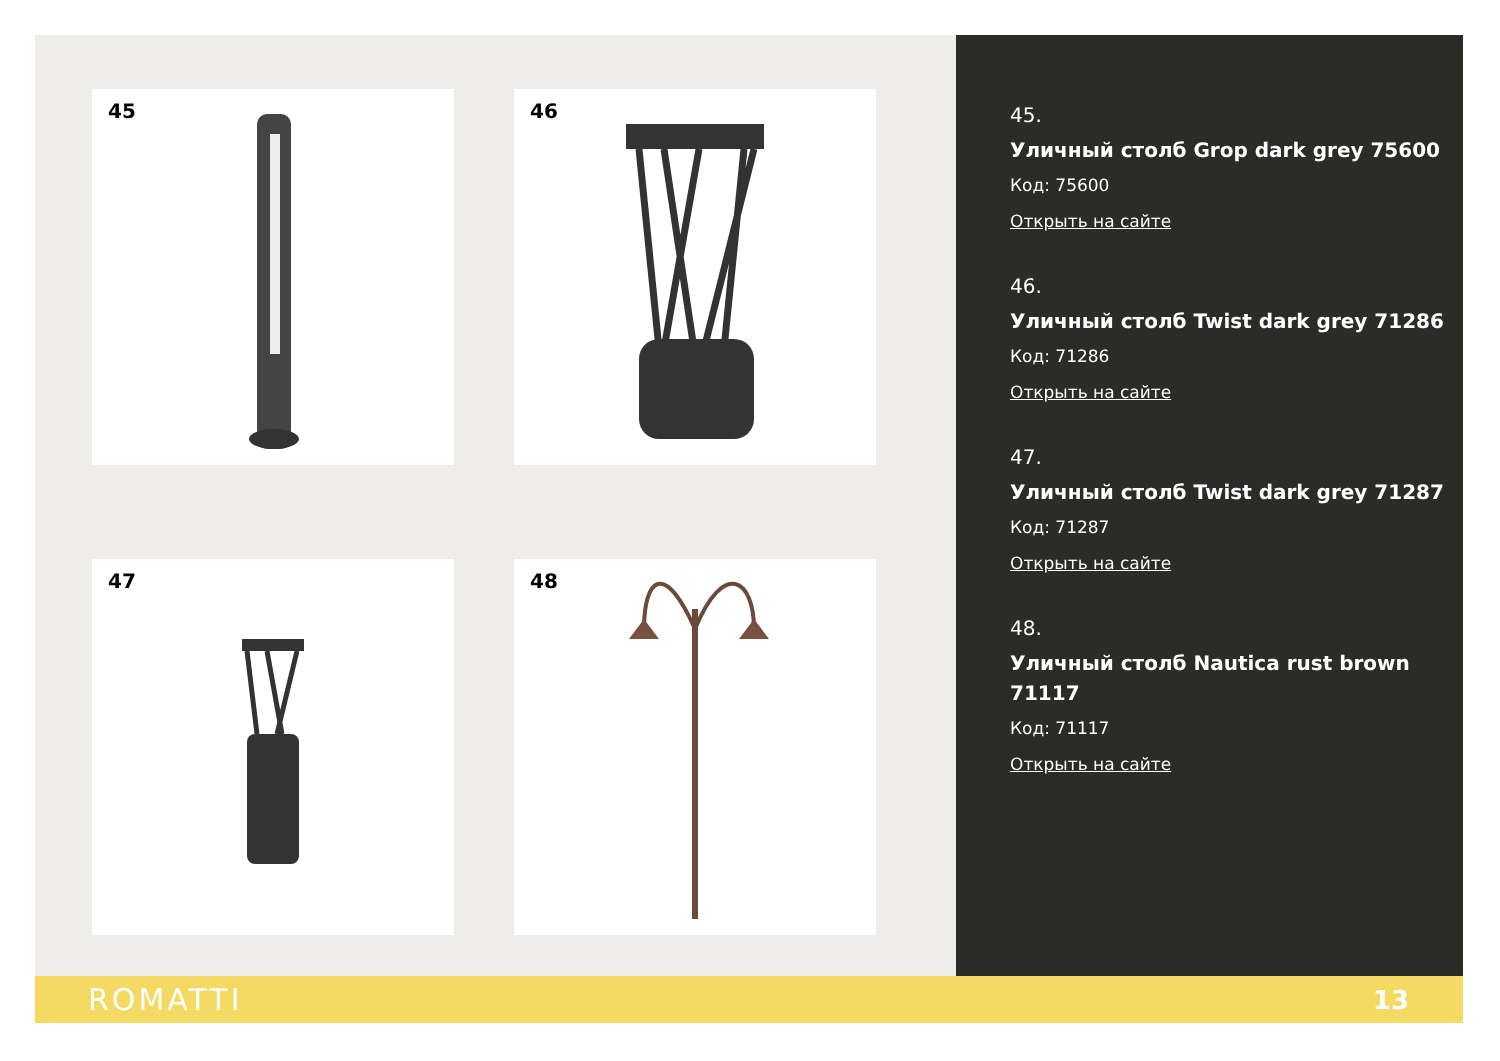45
46
47
48
45.
Уличный столб Grop dark grey 75600
Код: 75600
Открыть на сайте
46.
Уличный столб Twist dark grey 71286
Код: 71286
Открыть на сайте
47.
Уличный столб Twist dark grey 71287
Код: 71287
Открыть на сайте
48.
Уличный столб Nautica rust brown 71117
Код: 71117
Открыть на сайте
ROMATTI
13